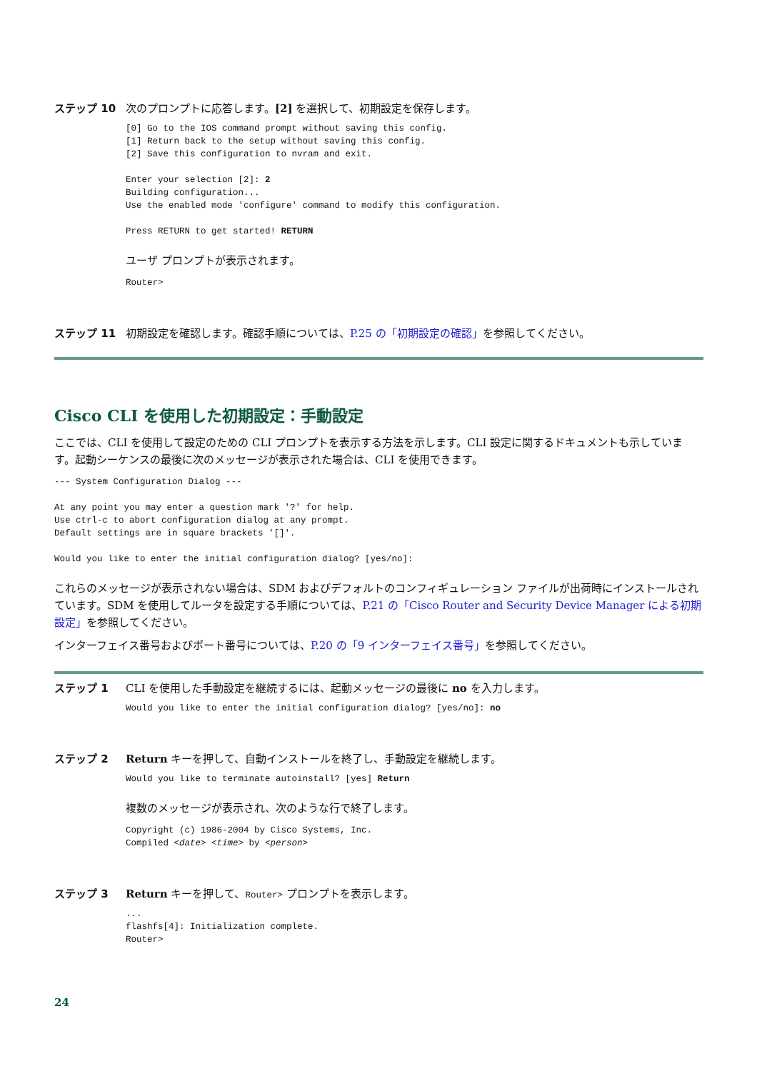ステップ 10 次のプロンプトに応答します。[2] を選択して、初期設定を保存します。
[0] Go to the IOS command prompt without saving this config.
[1] Return back to the setup without saving this config.
[2] Save this configuration to nvram and exit.

Enter your selection [2]: 2
Building configuration...
Use the enabled mode 'configure' command to modify this configuration.

Press RETURN to get started! RETURN
ユーザ プロンプトが表示されます。
Router>
ステップ 11 初期設定を確認します。確認手順については、P.25 の「初期設定の確認」を参照してください。
Cisco CLI を使用した初期設定：手動設定
ここでは、CLI を使用して設定のための CLI プロンプトを表示する方法を示します。CLI 設定に関するドキュメントも示しています。起動シーケンスの最後に次のメッセージが表示された場合は、CLI を使用できます。
--- System Configuration Dialog ---

At any point you may enter a question mark '?' for help.
Use ctrl-c to abort configuration dialog at any prompt.
Default settings are in square brackets '[]'.

Would you like to enter the initial configuration dialog? [yes/no]:
これらのメッセージが表示されない場合は、SDM およびデフォルトのコンフィギュレーション ファイルが出荷時にインストールされています。SDM を使用してルータを設定する手順については、P.21 の「Cisco Router and Security Device Manager による初期設定」を参照してください。
インターフェイス番号およびポート番号については、P.20 の「9 インターフェイス番号」を参照してください。
ステップ 1 CLI を使用した手動設定を継続するには、起動メッセージの最後に no を入力します。
Would you like to enter the initial configuration dialog? [yes/no]: no
ステップ 2 Return キーを押して、自動インストールを終了し、手動設定を継続します。
Would you like to terminate autoinstall? [yes] Return
複数のメッセージが表示され、次のような行で終了します。
Copyright (c) 1986-2004 by Cisco Systems, Inc.
Compiled <date> <time> by <person>
ステップ 3 Return キーを押して、Router> プロンプトを表示します。
...
flashfs[4]: Initialization complete.
Router>
24